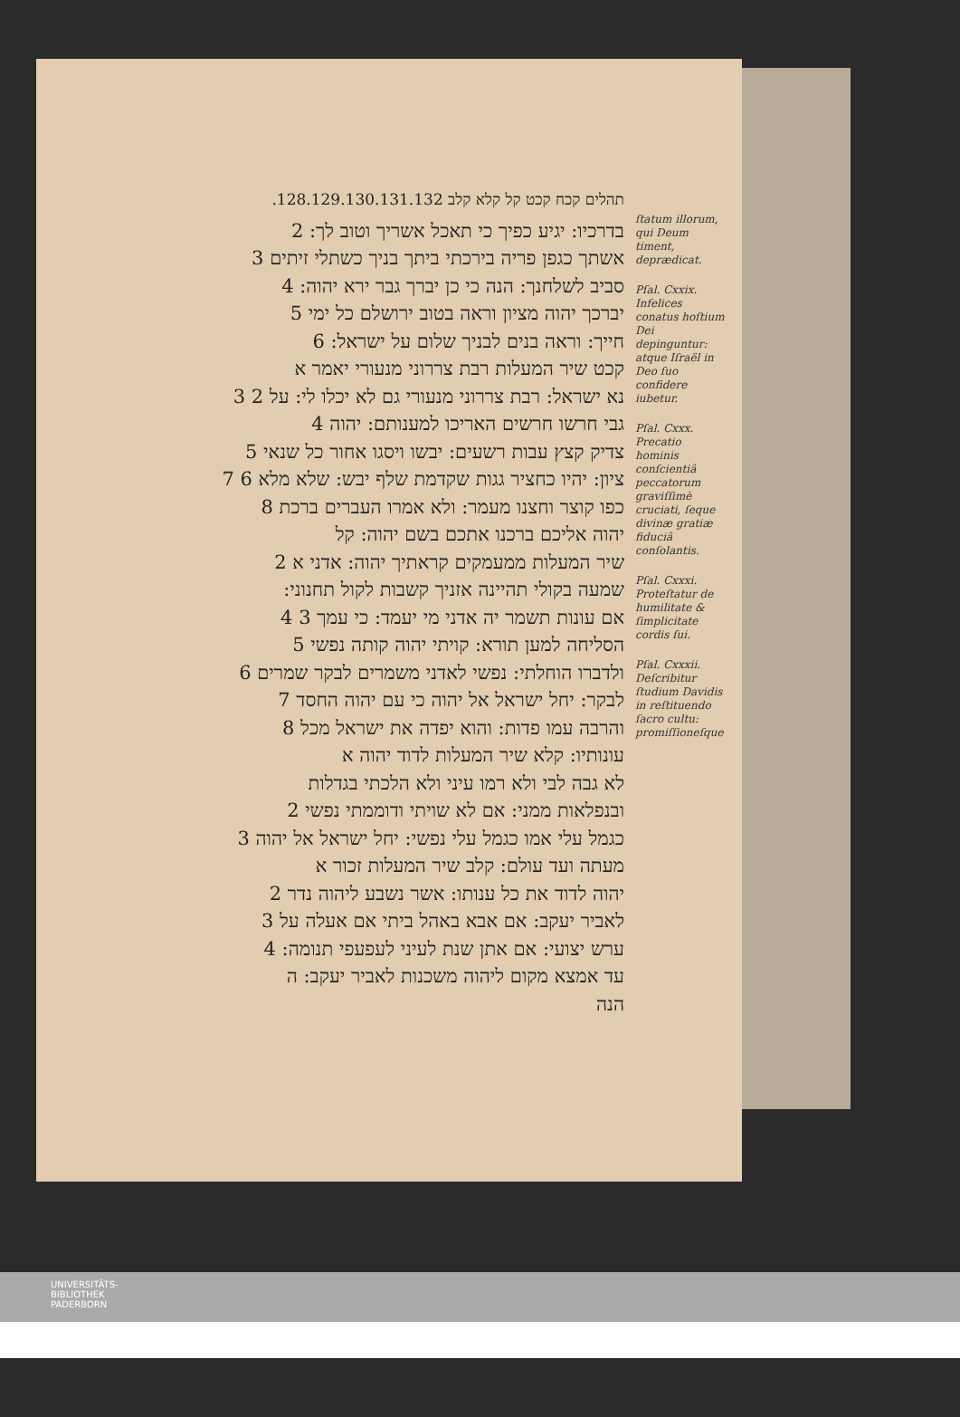תהלים קכח קכט קל קלא קלב 128.129.130.131.132.
בדרכיו: יגיע כפיך כי תאכל אשריך וטוב לך: 2
אשתך כגפן פריה בירכתי ביתך בניך כשתלי זיתים 3
סביב לשלחנך: הנה כי כן יברך גבר ירא יהוה: 4
יברכך יהוה מציון וראה בטוב ירושלם כל ימי 5
חייך: וראה בנים לבניך שלום על ישראל: 6
קכט שיר המעלות רבת צררוני מנעורי יאמר א
נא ישראל: רבת צררוני מנעורי גם לא יכלו לי: על 2 3
גבי חרשו חרשים האריכו למענותם: יהוה 4
צדיק קצץ עבות רשעים: יבשו ויסגו אחור כל שנאי 5
ציון: יהיו כחציר גגות שקדמת שלף יבש: שלא מלא 6 7
כפו קוצר וחצנו מעמר: ולא אמרו העברים ברכת 8
יהוה אליכם ברכנו אתכם בשם יהוה: קל
שיר המעלות ממעמקים קראתיך יהוה: אדני א 2
שמעה בקולי תהיינה אזניך קשבות לקול תחנוני:
אם עונות תשמר יה אדני מי יעמד: כי עמך 3 4
הסליחה למען תורא: קויתי יהוה קותה נפשי 5
ולדברו הוחלתי: נפשי לאדני משמרים לבקר שמרים 6
לבקר: יחל ישראל אל יהוה כי עם יהוה החסד 7
והרבה עמו פדות: והוא יפדה את ישראל מכל 8
עונותיו: קלא שיר המעלות לדוד יהוה א
לא גבה לבי ולא רמו עיני ולא הלכתי בגדלות
ובנפלאות ממני: אם לא שויתי ודוממתי נפשי 2
כגמל עלי אמו כגמל עלי נפשי: יחל ישראל אל יהוה 3
מעתה ועד עולם: קלב שיר המעלות זכור א
יהוה לדוד את כל ענותו: אשר נשבע ליהוה נדר 2
לאביר יעקב: אם אבא באהל ביתי אם אעלה על 3
ערש יצועי: אם אתן שנת לעיני לעפעפי תנומה: 4
עד אמצא מקום ליהוה משכנות לאביר יעקב: ה
הנה
ſtatum illorum, qui Deum timent, deprædicat.
Pſal. Cxxix. Infelices conatus hoſtium Dei depinguntur: atque Iſraël in Deo ſuo confidere iubetur.
Pſal. Cxxx. Precatio hominis conſcientiâ peccatorum graviſſimè cruciati, ſeque divinæ gratiæ fiduciâ conſolantis.
Pſal. Cxxxi. Proteſtatur de humilitate & ſimplicitate cordis ſui.
Pſal. Cxxxii. Deſcribitur ſtudium Davidis in reſtituendo ſacro cultu: promiſſioneſque
UNIVERSITÄTS-
BIBLIOTHEK
PADERBORN